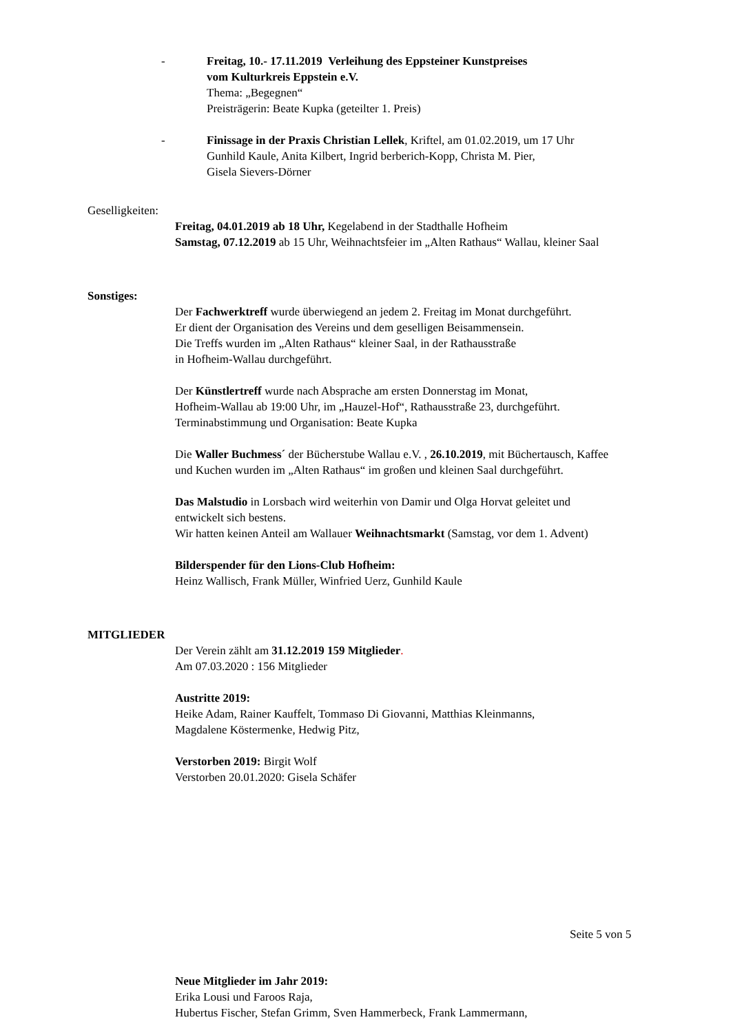- Freitag, 10.- 17.11.2019 Verleihung des Eppsteiner Kunstpreises
vom Kulturkreis Eppstein e.V.
Thema: „Begegnen“
Preisträgerin: Beate Kupka (geteilter 1. Preis)
- Finissage in der Praxis Christian Lellek, Kriftel, am 01.02.2019, um 17 Uhr
Gunhild Kaule, Anita Kilbert, Ingrid berberich-Kopp, Christa M. Pier,
Gisela Sievers-Dörner
Geselligkeiten:
Freitag, 04.01.2019 ab 18 Uhr, Kegelabend in der Stadthalle Hofheim
Samstag, 07.12.2019 ab 15 Uhr, Weihnachtsfeier im „Alten Rathaus“ Wallau, kleiner Saal
Sonstiges:
Der Fachwerktreff wurde überwiegend an jedem 2. Freitag im Monat durchgeführt.
Er dient der Organisation des Vereins und dem geselligen Beisammensein.
Die Treffs wurden im „Alten Rathaus“ kleiner Saal, in der Rathausstraße
in Hofheim-Wallau durchgeführt.
Der Künstlertreff wurde nach Absprache am ersten Donnerstag im Monat,
Hofheim-Wallau ab 19:00 Uhr, im „Hauzel-Hof“, Rathausstraße 23, durchgeführt.
Terminabstimmung und Organisation: Beate Kupka
Die Waller Buchmess´ der Bücherstube Wallau e.V. , 26.10.2019, mit Büchertausch, Kaffee
und Kuchen wurden im „Alten Rathaus“ im großen und kleinen Saal durchgeführt.
Das Malstudio in Lorsbach wird weiterhin von Damir und Olga Horvat geleitet und
entwickelt sich bestens.
Wir hatten keinen Anteil am Wallauer Weihnachtsmarkt (Samstag, vor dem 1. Advent)
Bilderspender für den Lions-Club Hofheim:
Heinz Wallisch, Frank Müller, Winfried Uerz, Gunhild Kaule
MITGLIEDER
Der Verein zählt am 31.12.2019 159 Mitglieder.
Am 07.03.2020 : 156 Mitglieder
Austritte 2019:
Heike Adam, Rainer Kauffelt, Tommaso Di Giovanni, Matthias Kleinmanns,
Magdalene Köstermenke, Hedwig Pitz,
Verstorben 2019: Birgit Wolf
Verstorben 20.01.2020: Gisela Schäfer
Seite 5 von 5
Neue Mitglieder im Jahr 2019:
Erika Lousi und Faroos Raja,
Hubertus Fischer, Stefan Grimm, Sven Hammerbeck, Frank Lammermann,